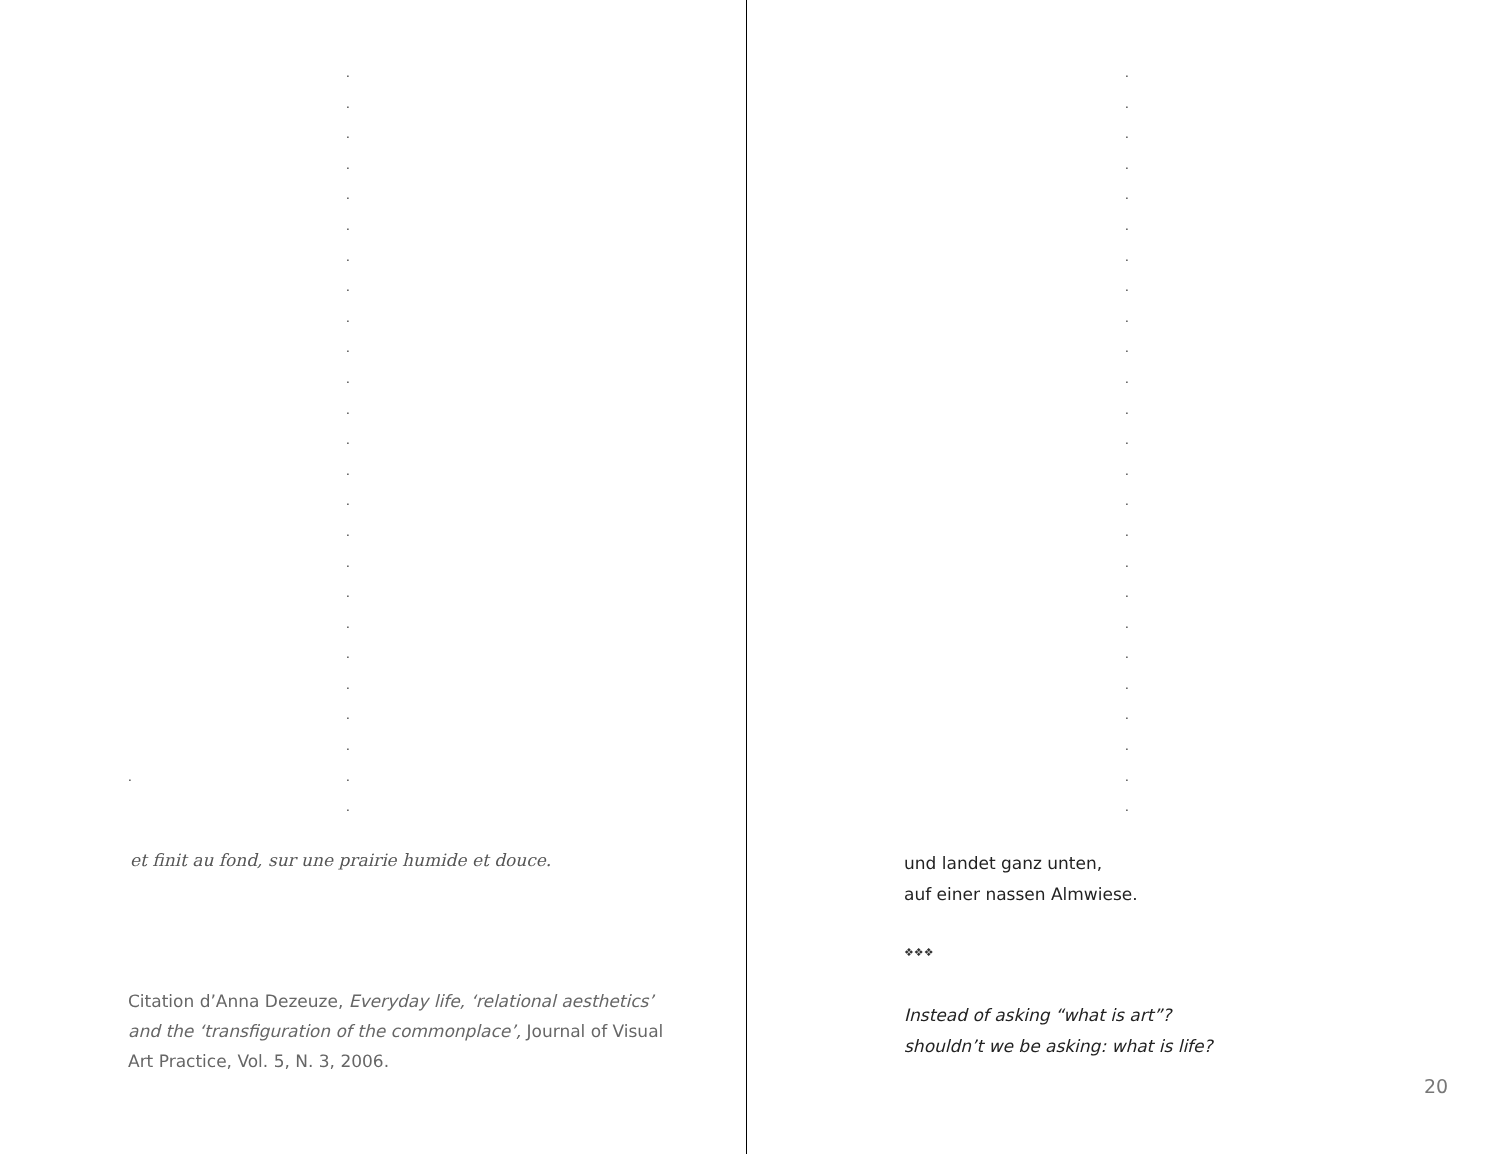.
.
.
.
.
.
.
.
.
.
.
.
.
.
.
.
.
.
.
.
.
.
.
.
.
.
et finit au fond, sur une prairie humide et douce.
Citation d’Anna Dezeuze, Everyday life, ‘relational aesthetics’ and the ‘transfiguration of the commonplace’, Journal of Visual Art Practice, Vol. 5, N. 3, 2006.
.
.
.
.
.
.
.
.
.
.
.
.
.
.
.
.
.
.
.
.
.
.
.
.
.
und landet ganz unten,
auf einer nassen Almwiese.
❖❖❖
Instead of asking “what is art”?
shouldn’t we be asking: what is life?
20